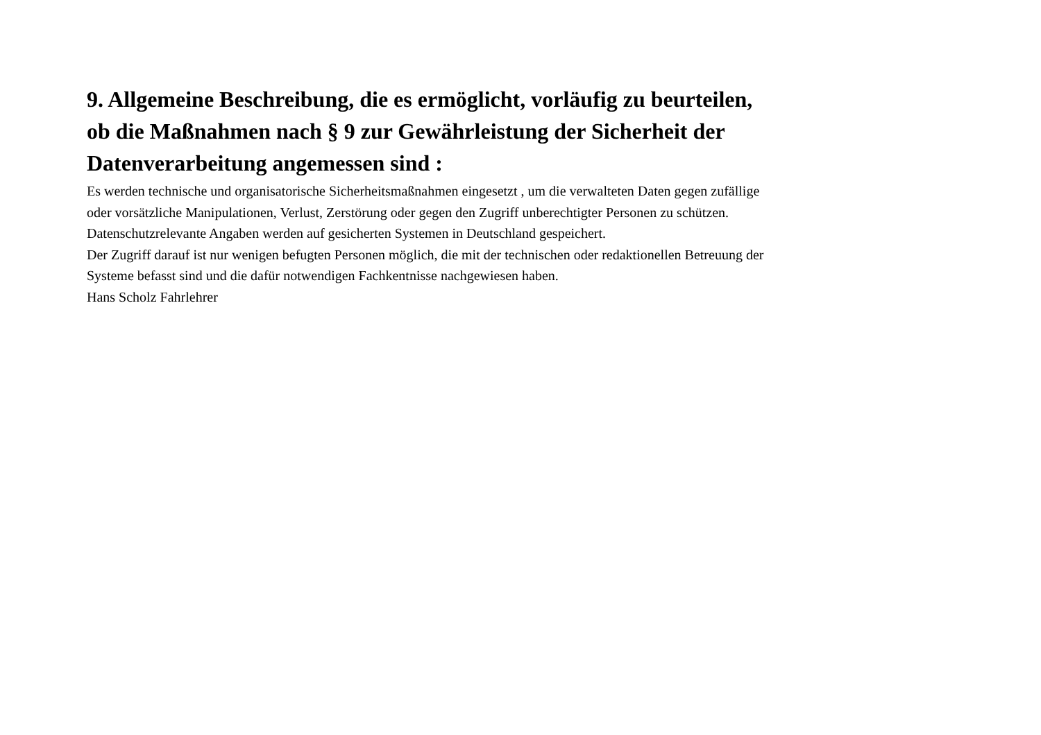9. Allgemeine Beschreibung, die es ermöglicht, vorläufig zu beurteilen, ob die Maßnahmen nach § 9 zur Gewährleistung der Sicherheit der Datenverarbeitung angemessen sind :
Es werden technische und organisatorische Sicherheitsmaßnahmen eingesetzt , um die verwalteten Daten gegen zufällige oder vorsätzliche Manipulationen, Verlust, Zerstörung oder gegen den Zugriff unberechtigter Personen zu schützen.
Datenschutzrelevante Angaben werden auf gesicherten Systemen in Deutschland gespeichert.
Der Zugriff darauf ist nur wenigen befugten Personen möglich, die mit der technischen oder redaktionellen Betreuung der Systeme befasst sind und die dafür notwendigen Fachkentnisse nachgewiesen haben.
Hans Scholz Fahrlehrer